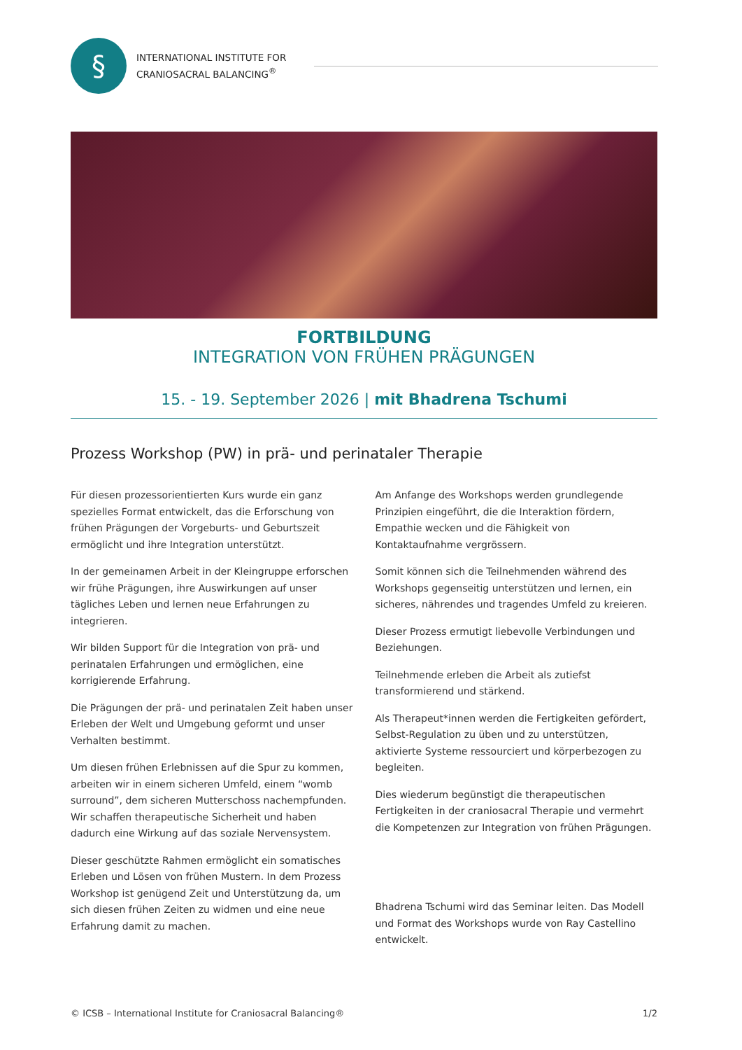§
INTERNATIONAL INSTITUTE FOR
CRANIOSACRAL BALANCING<sup>®</sup>
FORTBILDUNG
INTEGRATION VON FRÜHEN PRÄGUNGEN
15. - 19. September 2026 | mit Bhadrena Tschumi
Prozess Workshop (PW) in prä- und perinataler Therapie
Für diesen prozessorientierten Kurs wurde ein ganz spezielles Format entwickelt, das die Erforschung von frühen Prägungen der Vorgeburts- und Geburtszeit ermöglicht und ihre Integration unterstützt.
In der gemeinamen Arbeit in der Kleingruppe erforschen wir frühe Prägungen, ihre Auswirkungen auf unser tägliches Leben und lernen neue Erfahrungen zu integrieren.
Wir bilden Support für die Integration von prä- und perinatalen Erfahrungen und ermöglichen, eine korrigierende Erfahrung.
Die Prägungen der prä- und perinatalen Zeit haben unser Erleben der Welt und Umgebung geformt und unser Verhalten bestimmt.
Um diesen frühen Erlebnissen auf die Spur zu kommen, arbeiten wir in einem sicheren Umfeld, einem “womb surround”, dem sicheren Mutterschoss nachempfunden. Wir schaffen therapeutische Sicherheit und haben dadurch eine Wirkung auf das soziale Nervensystem.
Dieser geschützte Rahmen ermöglicht ein somatisches Erleben und Lösen von frühen Mustern. In dem Prozess Workshop ist genügend Zeit und Unterstützung da, um sich diesen frühen Zeiten zu widmen und eine neue Erfahrung damit zu machen.
Am Anfange des Workshops werden grundlegende Prinzipien eingeführt, die die Interaktion fördern, Empathie wecken und die Fähigkeit von Kontaktaufnahme vergrössern.
Somit können sich die Teilnehmenden während des Workshops gegenseitig unterstützen und lernen, ein sicheres, nährendes und tragendes Umfeld zu kreieren.
Dieser Prozess ermutigt liebevolle Verbindungen und Beziehungen.
Teilnehmende erleben die Arbeit als zutiefst transformierend und stärkend.
Als Therapeut*innen werden die Fertigkeiten gefördert, Selbst-Regulation zu üben und zu unterstützen, aktivierte Systeme ressourciert und körperbezogen zu begleiten.
Dies wiederum begünstigt die therapeutischen Fertigkeiten in der craniosacral Therapie und vermehrt die Kompetenzen zur Integration von frühen Prägungen.
Bhadrena Tschumi wird das Seminar leiten. Das Modell und Format des Workshops wurde von Ray Castellino entwickelt.
© ICSB – International Institute for Craniosacral Balancing® 1/2